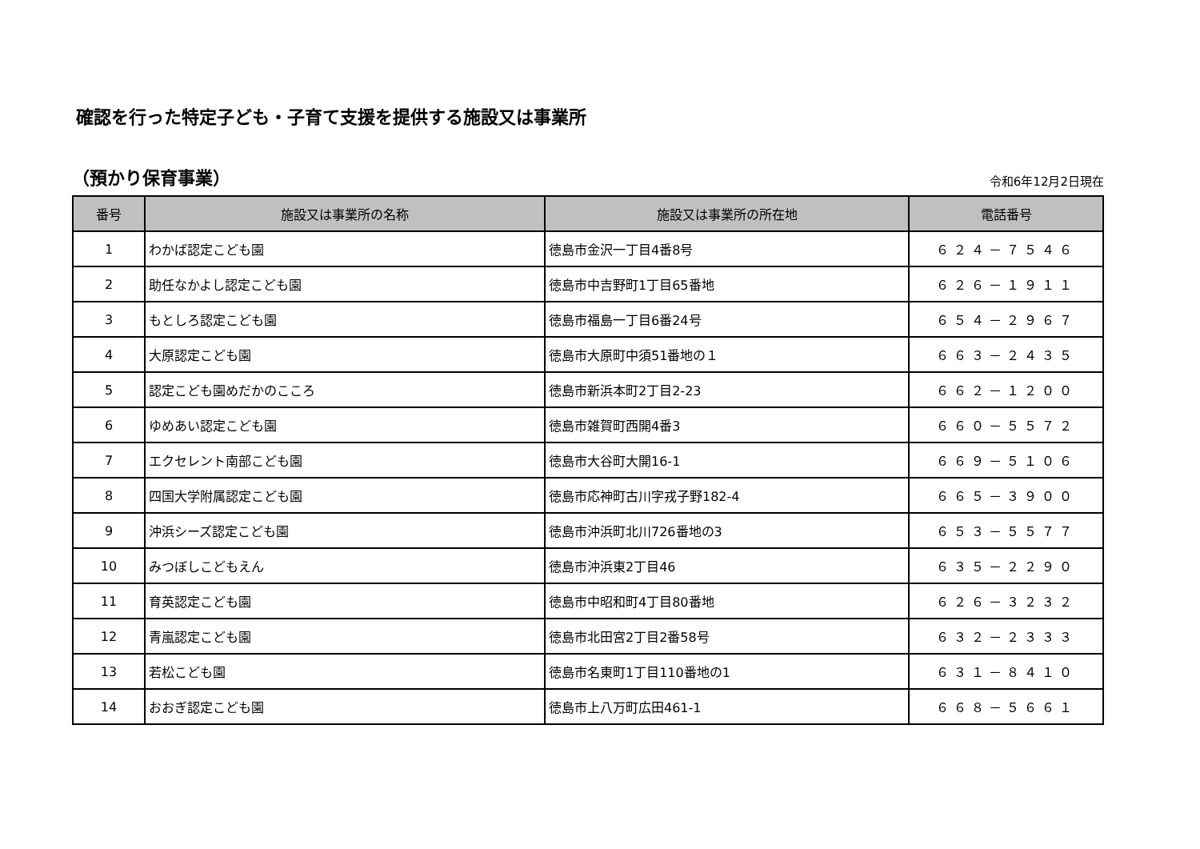確認を行った特定子ども・子育て支援を提供する施設又は事業所
（預かり保育事業） 令和6年12月2日現在
| 番号 | 施設又は事業所の名称 | 施設又は事業所の所在地 | 電話番号 |
| --- | --- | --- | --- |
| 1 | わかば認定こども園 | 徳島市金沢一丁目4番8号 | ６２４－７５４６ |
| 2 | 助任なかよし認定こども園 | 徳島市中吉野町1丁目65番地 | ６２６－１９１１ |
| 3 | もとしろ認定こども園 | 徳島市福島一丁目6番24号 | ６５４－２９６７ |
| 4 | 大原認定こども園 | 徳島市大原町中須51番地の１ | ６６３－２４３５ |
| 5 | 認定こども園めだかのこころ | 徳島市新浜本町2丁目2-23 | ６６２－１２００ |
| 6 | ゆめあい認定こども園 | 徳島市雑賀町西開4番3 | ６６０－５５７２ |
| 7 | エクセレント南部こども園 | 徳島市大谷町大開16-1 | ６６９－５１０６ |
| 8 | 四国大学附属認定こども園 | 徳島市応神町古川字戎子野182-4 | ６６５－３９００ |
| 9 | 沖浜シーズ認定こども園 | 徳島市沖浜町北川726番地の3 | ６５３－５５７７ |
| 10 | みつぼしこどもえん | 徳島市沖浜東2丁目46 | ６３５－２２９０ |
| 11 | 育英認定こども園 | 徳島市中昭和町4丁目80番地 | ６２６－３２３２ |
| 12 | 青嵐認定こども園 | 徳島市北田宮2丁目2番58号 | ６３２－２３３３ |
| 13 | 若松こども園 | 徳島市名東町1丁目110番地の1 | ６３１－８４１０ |
| 14 | おおぎ認定こども園 | 徳島市上八万町広田461-1 | ６６８－５６６１ |